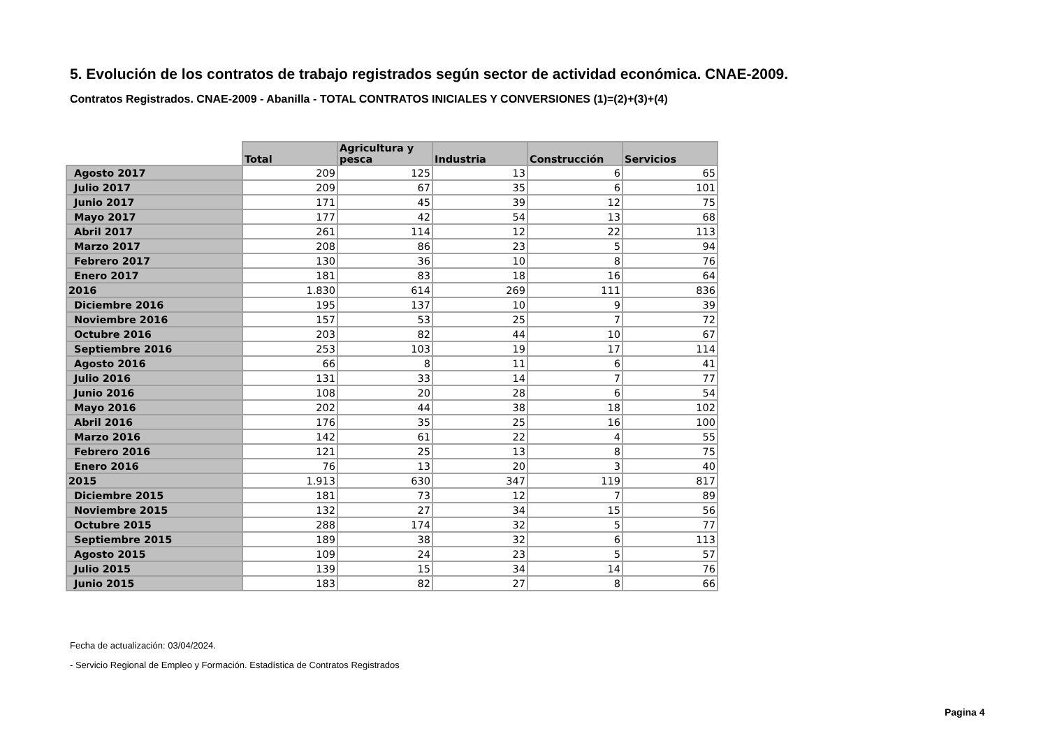5. Evolución de los contratos de trabajo registrados según sector de actividad económica. CNAE-2009.
Contratos Registrados. CNAE-2009 - Abanilla - TOTAL CONTRATOS INICIALES Y CONVERSIONES (1)=(2)+(3)+(4)
| | Total | Agricultura y pesca | Industria | Construcción | Servicios |
| --- | --- | --- | --- | --- | --- |
| Agosto 2017 | 209 | 125 | 13 | 6 | 65 |
| Julio 2017 | 209 | 67 | 35 | 6 | 101 |
| Junio 2017 | 171 | 45 | 39 | 12 | 75 |
| Mayo 2017 | 177 | 42 | 54 | 13 | 68 |
| Abril 2017 | 261 | 114 | 12 | 22 | 113 |
| Marzo 2017 | 208 | 86 | 23 | 5 | 94 |
| Febrero 2017 | 130 | 36 | 10 | 8 | 76 |
| Enero 2017 | 181 | 83 | 18 | 16 | 64 |
| 2016 | 1.830 | 614 | 269 | 111 | 836 |
| Diciembre 2016 | 195 | 137 | 10 | 9 | 39 |
| Noviembre 2016 | 157 | 53 | 25 | 7 | 72 |
| Octubre 2016 | 203 | 82 | 44 | 10 | 67 |
| Septiembre 2016 | 253 | 103 | 19 | 17 | 114 |
| Agosto 2016 | 66 | 8 | 11 | 6 | 41 |
| Julio 2016 | 131 | 33 | 14 | 7 | 77 |
| Junio 2016 | 108 | 20 | 28 | 6 | 54 |
| Mayo 2016 | 202 | 44 | 38 | 18 | 102 |
| Abril 2016 | 176 | 35 | 25 | 16 | 100 |
| Marzo 2016 | 142 | 61 | 22 | 4 | 55 |
| Febrero 2016 | 121 | 25 | 13 | 8 | 75 |
| Enero 2016 | 76 | 13 | 20 | 3 | 40 |
| 2015 | 1.913 | 630 | 347 | 119 | 817 |
| Diciembre 2015 | 181 | 73 | 12 | 7 | 89 |
| Noviembre 2015 | 132 | 27 | 34 | 15 | 56 |
| Octubre 2015 | 288 | 174 | 32 | 5 | 77 |
| Septiembre 2015 | 189 | 38 | 32 | 6 | 113 |
| Agosto 2015 | 109 | 24 | 23 | 5 | 57 |
| Julio 2015 | 139 | 15 | 34 | 14 | 76 |
| Junio 2015 | 183 | 82 | 27 | 8 | 66 |
Fecha de actualización: 03/04/2024.
- Servicio Regional de Empleo y Formación. Estadística de Contratos Registrados
Pagina 4